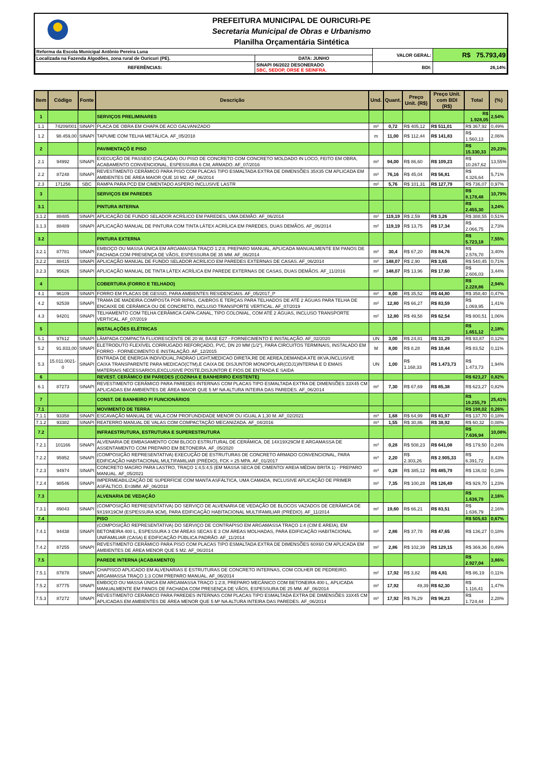PREFEITURA MUNICIPAL DE OURICURI-PE
Secretaria Municipal de Obras e Urbanismo
Planilha Orçamentária Sintética
| Reforma da Escola Municipal Antônio Pereira Luna | | | VALOR GERAL: | R$ 75.793,49 |
| Localizada na Fazenda Algodões, zona rural de Ouricuri (PE). | | DATA: JUNHO | | |
| REFERÊNCIAS: | SINAPI 06/2022 DESONERADO SBC, SEDOP, ORSE E SEINFRA. | | BDI: | 26,14% |
| Item | Código | Fonte | Descrição | Und. | Quant. | Preço Unit. (R$) | Preço Unit. com BDI (R$) | Total | (%) |
| --- | --- | --- | --- | --- | --- | --- | --- | --- | --- |
| 1 | | | SERVIÇOS PRELIMINARES | | | | | R$ 1.928,05 | 2,54% |
| 1.1 | 74209/001 | SINAPI | PLACA DE OBRA EM CHAPA DE ACO GALVANIZADO | m² | 0,72 | R$ 405,12 | R$ 511,01 | R$ 367,92 | 0,49% |
| 1.2 | 98.459,00 | SINAPI | TAPUME COM TELHA METÁLICA. AF_05/2018 | m | 11,00 | R$ 112,44 | R$ 141,83 | R$ 1.560,13 | 2,06% |
| 2 | | | PAVIMENTAÇÕ E PISO | | | | | R$ 15.330,33 | 20,23% |
| 2.1 | 94992 | SINAPI | EXECUÇÃO DE PASSEIO (CALÇADA) OU PISO DE CONCRETO COM CONCRETO MOLDADO IN LOCO, FEITO EM OBRA, ACABAMENTO CONVENCIONAL, ESPESSURA 6 CM, ARMADO. AF_07/2016 | m² | 94,00 | R$ 86,60 | R$ 109,23 | R$ 10.267,62 | 13,55% |
| 2.2 | 87248 | SINAPI | REVESTIMENTO CERÂMICO PARA PISO COM PLACAS TIPO ESMALTADA EXTRA DE DIMENSÕES 35X35 CM APLICADA EM AMBIENTES DE ÁREA MAIOR QUE 10 M2. AF_06/2014 | m² | 76,16 | R$ 45,04 | R$ 56,81 | R$ 4.326,64 | 5,71% |
| 2.3 | 171256 | SBC | RAMPA PARA PCD EM CIMENTADO ASPERO INCLUSIVE LASTR | m² | 5,76 | R$ 101,31 | R$ 127,79 | R$ 736,07 | 0,97% |
| 3 | | | SERVIÇOS EM PAREDES | | | | | R$ 8.178,48 | 10,79% |
| 3.1 | | | PINTURA INTERNA | | | | | R$ 2.455,30 | 3,24% |
| 3.1.2 | 88485 | SINAPI | APLICAÇÃO DE FUNDO SELADOR ACRÍLICO EM PAREDES, UMA DEMÃO. AF_06/2014 | m² | 119,19 | R$ 2,59 | R$ 3,26 | R$ 388,55 | 0,51% |
| 3.1.3 | 88489 | SINAPI | APLICAÇÃO MANUAL DE PINTURA COM TINTA LÁTEX ACRÍLICA EM PAREDES, DUAS DEMÃOS. AF_06/2014 | m² | 119,19 | R$ 13,75 | R$ 17,34 | R$ 2.066,75 | 2,73% |
| 3.2 | | | PINTURA EXTERNA | | | | | R$ 5.723,18 | 7,55% |
| 3.2.1 | 87781 | SINAPI | EMBOÇO OU MASSA ÚNICA EM ARGAMASSA TRAÇO 1:2:8, PREPARO MANUAL, APLICADA MANUALMENTE EM PANOS DE FACHADA COM PRESENÇA DE VÃOS, ESPESSURA DE 35 MM. AF_06/2014 | m² | 30,4 | R$ 67,20 | R$ 84,76 | R$ 2.576,70 | 3,40% |
| 3.2.2 | 88415 | SINAPI | APLICAÇÃO MANUAL DE FUNDO SELADOR ACRÍLICO EM PAREDES EXTERNAS DE CASAS. AF_06/2014 | m² | 148,07 | R$ 2,90 | R$ 3,65 | R$ 540,45 | 0,71% |
| 3.2.3 | 95626 | SINAPI | APLICAÇÃO MANUAL DE TINTA LÁTEX ACRÍLICA EM PAREDE EXTERNAS DE CASAS, DUAS DEMÃOS. AF_11/2016 | m² | 148,07 | R$ 13,96 | R$ 17,60 | R$ 2.606,03 | 3,44% |
| 4 | | | COBERTURA (FORRO E TELHADO) | | | | | R$ 2.228,86 | 2,94% |
| 4.1 | 96109 | SINAPI | FORRO EM PLACAS DE GESSO, PARA AMBIENTES RESIDENCIAIS. AF_05/2017_P | m² | 8,00 | R$ 35,52 | R$ 44,80 | R$ 358,40 | 0,47% |
| 4.2 | 92539 | SINAPI | TRAMA DE MADEIRA COMPOSTA POR RIPAS, CAIBROS E TERÇAS PARA TELHADOS DE ATÉ 2 ÁGUAS PARA TELHA DE ENCAIXE DE CERÂMICA OU DE CONCRETO, INCLUSO TRANSPORTE VERTICAL. AF_07/2019 | m² | 12,80 | R$ 66,27 | R$ 83,59 | R$ 1.069,95 | 1,41% |
| 4.3 | 94201 | SINAPI | TELHAMENTO COM TELHA CERÂMICA CAPA-CANAL, TIPO COLONIAL, COM ATÉ 2 ÁGUAS, INCLUSO TRANSPORTE VERTICAL. AF_07/2019 | m² | 12,80 | R$ 49,58 | R$ 62,54 | R$ 800,51 | 1,06% |
| 5 | | | INSTALAÇÕES ELÉTRICAS | | | | | R$ 1.651,12 | 2,18% |
| 5.1 | 97612 | SINAPI | LÂMPADA COMPACTA FLUORESCENTE DE 20 W, BASE E27 - FORNECIMENTO E INSTALAÇÃO. AF_02/2020 | UN | 3,00 | R$ 24,81 | R$ 31,29 | R$ 93,87 | 0,12% |
| 5.2 | 91.833,00 | SINAPI | ELETRODUTO FLEXÍVEL CORRUGADO REFORÇADO, PVC, DN 20 MM (1/2"), PARA CIRCUITOS TERMINAIS, INSTALADO EM FORRO - FORNECIMENTO E INSTALAÇÃO. AF_12/2015 | M | 8,00 | R$ 8,28 | R$ 10,44 | R$ 83,52 | 0,11% |
| 5.3 | 15.011.0021-0 | SINAPI | ENTRADA DE ENERGIA INDIVIDUAL,PADRAO LIGHT,MEDICAO DIRETA,RE DE AEREA,DEMANDA ATE 8KVA,INCLUSIVE CAIXA TRANSPARENTE PARA MEDICAO(CTM),E CAIXA DE DISJUNTOR MONOPOLAR(CDJ1)INTERNA E D EMAIS MATERIAIS NECESSARIOS,EXCLUSIVE POSTE,DISJUNTOR E FIOS DE ENTRADA E SAIDA | UN | 1,00 | R$ 1.168,33 | R$ 1.473,73 | R$ 1.473,73 | 1,94% |
| 6 | | | REVEST. CERÂMICO EM PAREDES (COZINHA E BANHERIRO EXISTENTE) | | | | | R$ 623,27 | 0,82% |
| 6.1 | 87273 | SINAPI | REVESTIMENTO CERÂMICO PARA PAREDES INTERNAS COM PLACAS TIPO ESMALTADA EXTRA DE DIMENSÕES 33X45 CM APLICADAS EM AMBIENTES DE ÁREA MAIOR QUE 5 M² NA ALTURA INTEIRA DAS PAREDES. AF_06/2014 | m² | 7,30 | R$ 67,69 | R$ 85,38 | R$ 623,27 | 0,82% |
| 7 | | | CONST. DE BANHEIRO P/ FUNCIONÁRIOS | | | | | R$ 19.255,79 | 25,41% |
| 7.1 | | | MOVIMENTO DE TERRA | | | | | R$ 198,02 | 0,26% |
| 7.1.1 | 93358 | SINAPI | ESCAVAÇÃO MANUAL DE VALA COM PROFUNDIDADE MENOR OU IGUAL A 1,30 M. AF_02/2021 | m³ | 1,68 | R$ 64,99 | R$ 81,97 | R$ 137,70 | 0,18% |
| 7.1.2 | 93382 | SINAPI | REATERRO MANUAL DE VALAS COM COMPACTAÇÃO MECANIZADA. AF_04/2016 | m³ | 1,55 | R$ 30,86 | R$ 38,92 | R$ 60,32 | 0,08% |
| 7.2 | | | INFRAESTRUTURA, ESTRUTURA E SUPERESTRUTURA | | | | | R$ 7.636,94 | 10,08% |
| 7.2.1 | 101166 | SINAPI | ALVENARIA DE EMBASAMENTO COM BLOCO ESTRUTURAL DE CERÂMICA, DE 14X19X29CM E ARGAMASSA DE ASSENTAMENTO COM PREPARO EM BETONEIRA. AF_05/2020 | m³ | 0,28 | R$ 508,23 | R$ 641,08 | R$ 179,50 | 0,24% |
| 7.2.2 | 95952 | SINAPI | (COMPOSIÇÃO REPRESENTATIVA) EXECUÇÃO DE ESTRUTURAS DE CONCRETO ARMADO CONVENCIONAL, PARA EDIFICAÇÃO HABITACIONAL MULTIFAMILIAR (PRÉDIO), FCK = 25 MPA. AF_01/2017 | m³ | 2,20 | R$ 2.303,26 | R$ 2.905,33 | R$ 6.391,72 | 8,43% |
| 7.2.3 | 94974 | SINAPI | CONCRETO MAGRO PARA LASTRO, TRAÇO 1:4,5:4,5 (EM MASSA SECA DE CIMENTO/ AREIA MÉDIA/ BRITA 1) - PREPARO MANUAL. AF_05/2021 | m³ | 0,28 | R$ 385,12 | R$ 485,79 | R$ 136,02 | 0,18% |
| 7.2.4 | 98546 | SINAPI | IMPERMEABILIZAÇÃO DE SUPERFÍCIE COM MANTA ASFÁLTICA, UMA CAMADA, INCLUSIVE APLICAÇÃO DE PRIMER ASFÁLTICO, E=3MM. AF_06/2018 | m² | 7,35 | R$ 100,28 | R$ 126,49 | R$ 929,70 | 1,23% |
| 7.3 | | | ALVENARIA DE VEDAÇÃO | | | | | R$ 1.636,79 | 2,16% |
| 7.3.1 | 89043 | SINAPI | (COMPOSIÇÃO REPRESENTATIVA) DO SERVIÇO DE ALVENARIA DE VEDAÇÃO DE BLOCOS VAZADOS DE CERÂMICA DE 9X19X19CM (ESPESSURA 9CM), PARA EDIFICAÇÃO HABITACIONAL MULTIFAMILIAR (PRÉDIO). AF_11/2014 | m² | 19,60 | R$ 66,21 | R$ 83,51 | R$ 1.636,79 | 2,16% |
| 7.4 | | | PISO | | | | | R$ 505,63 | 0,67% |
| 7.4.1 | 94438 | SINAPI | (COMPOSIÇÃO REPRESENTATIVA) DO SERVIÇO DE CONTRAPISO EM ARGAMASSA TRAÇO 1:4 (CIM E AREIA), EM BETONEIRA 400 L, ESPESSURA 3 CM ÁREAS SECAS E 3 CM ÁREAS MOLHADAS, PARA EDIFICAÇÃO HABITACIONAL UNIFAMILIAR (CASA) E EDIFICAÇÃO PÚBLICA PADRÃO. AF_11/2014 | m² | 2,86 | R$ 37,78 | R$ 47,65 | R$ 136,27 | 0,18% |
| 7.4.2 | 87255 | SINAPI | REVESTIMENTO CERÂMICO PARA PISO COM PLACAS TIPO ESMALTADA EXTRA DE DIMENSÕES 60X60 CM APLICADA EM AMBIENTES DE ÁREA MENOR QUE 5 M2. AF_06/2014 | m² | 2,86 | R$ 102,39 | R$ 129,15 | R$ 369,36 | 0,49% |
| 7.5 | | | PAREDE INTERNA (ACABAMENTO) | | | | | R$ 2.927,04 | 3,86% |
| 7.5.1 | 87878 | SINAPI | CHAPISCO APLICADO EM ALVENARIAS E ESTRUTURAS DE CONCRETO INTERNAS, COM COLHER DE PEDREIRO. ARGAMASSA TRAÇO 1:3 COM PREPARO MANUAL. AF_06/2014 | m² | 17,92 | R$ 3,82 | R$ 4,81 | R$ 86,19 | 0,11% |
| 7.5.2 | 87775 | SINAPI | EMBOÇO OU MASSA ÚNICA EM ARGAMASSA TRAÇO 1:2:8, PREPARO MECÂNICO COM BETONEIRA 400 L, APLICADA MANUALMENTE EM PANOS DE FACHADA COM PRESENÇA DE VÃOS, ESPESSURA DE 25 MM. AF_06/2014 | m² | 17,92 | 49,39 | R$ 62,30 | R$ 1.116,41 | 1,47% |
| 7.5.3 | 87272 | SINAPI | REVESTIMENTO CERÂMICO PARA PAREDES INTERNAS COM PLACAS TIPO ESMALTADA EXTRA DE DIMENSÕES 33X45 CM APLICADAS EM AMBIENTES DE ÁREA MENOR QUE 5 M² NA ALTURA INTEIRA DAS PAREDES. AF_06/2014 | m² | 17,92 | R$ 76,29 | R$ 96,23 | R$ 1.724,44 | 2,28% |